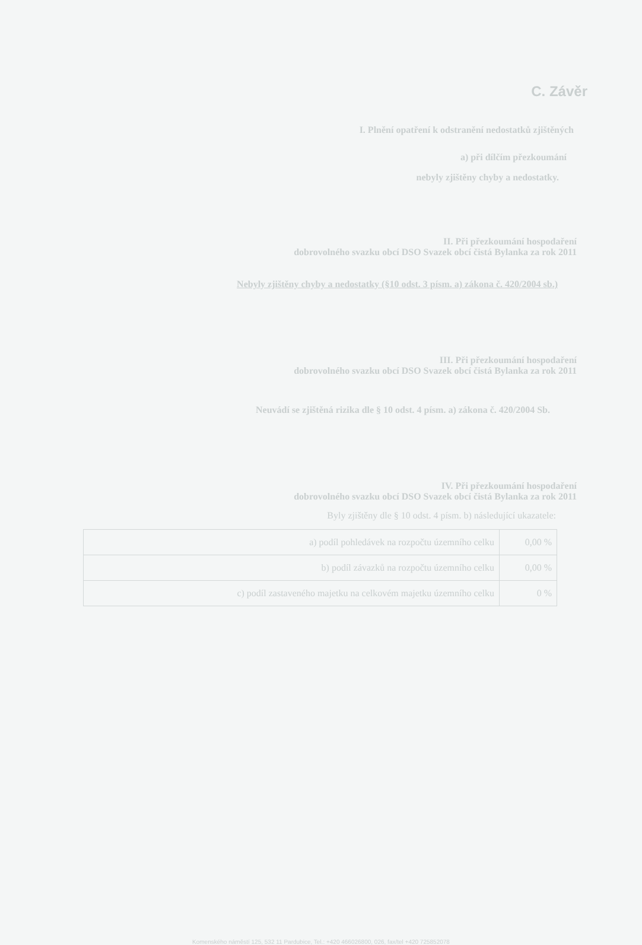C. Závěr
I. Plnění opatření k odstranění nedostatků zjištěných
a) při dílčím přezkoumání
nebyly zjištěny chyby a nedostatky.
II. Při přezkoumání hospodaření
dobrovolného svazku obcí DSO Svazek obcí čistá Bylanka za rok 2011
Nebyly zjištěny chyby a nedostatky (§10 odst. 3 písm. a) zákona č. 420/2004 sb.)
III. Při přezkoumání hospodaření
dobrovolného svazku obcí DSO Svazek obcí čistá Bylanka za rok 2011
Neuvádí se zjištěná rizika dle § 10 odst. 4 písm. a) zákona č. 420/2004 Sb.
IV. Při přezkoumání hospodaření
dobrovolného svazku obcí DSO Svazek obcí čistá Bylanka za rok 2011
Byly zjištěny dle § 10 odst. 4 písm. b) následující ukazatele:
| a) podíl pohledávek na rozpočtu územního celku | 0,00 % |
| b) podíl závazků na rozpočtu územního celku | 0,00 % |
| c) podíl zastaveného majetku na celkovém majetku územního celku | 0 % |
Komenského náměstí 125, 532 11 Pardubice, Tel.: +420 466026800, 026, fax/tel +420 725852078